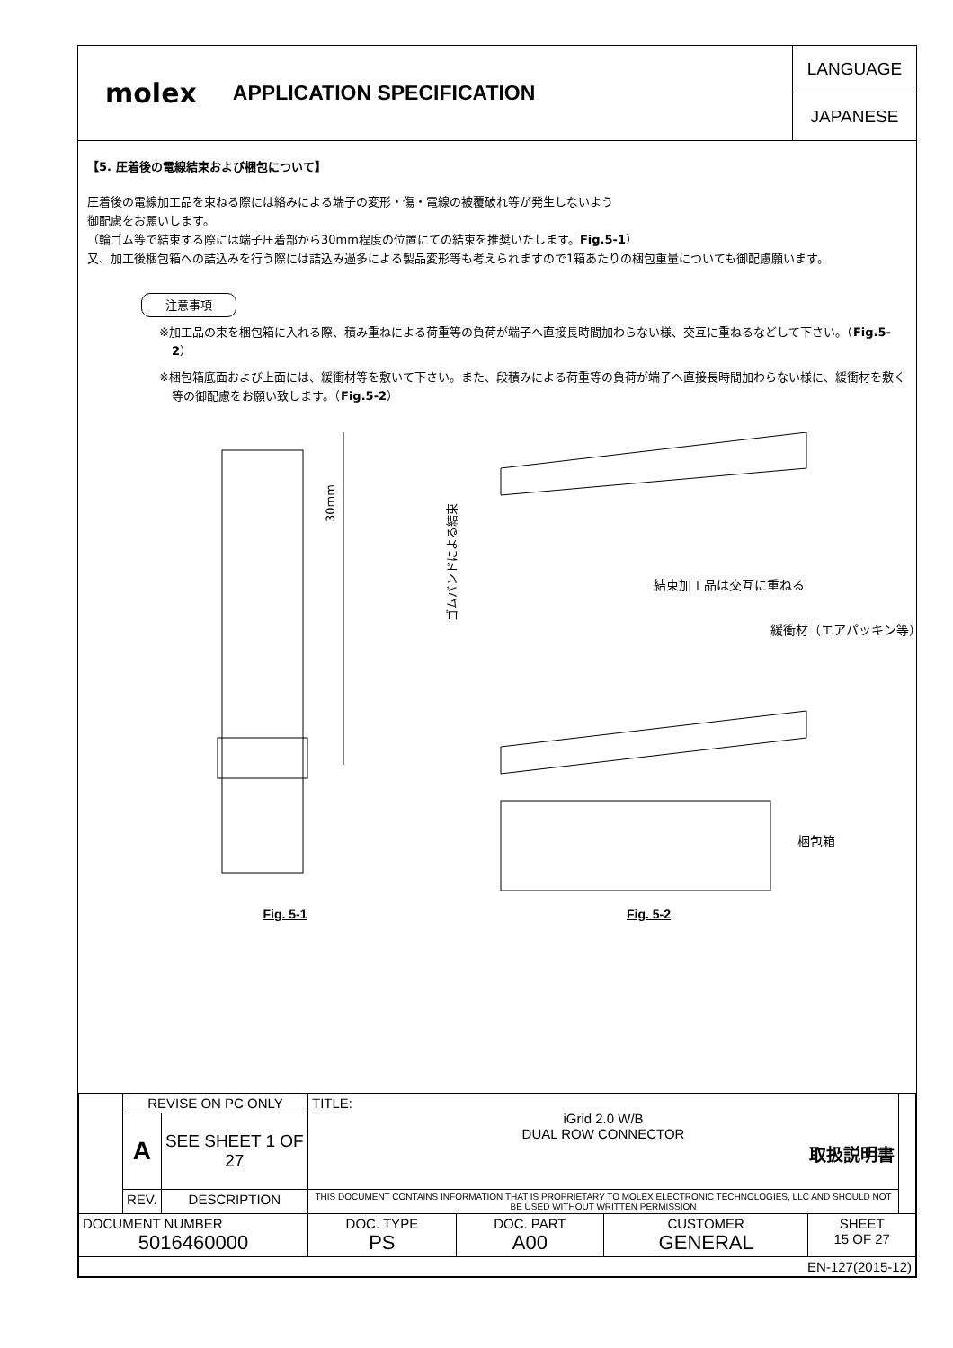molex APPLICATION SPECIFICATION
LANGUAGE
JAPANESE
【5. 圧着後の電線結束および梱包について】
圧着後の電線加工品を束ねる際には絡みによる端子の変形・傷・電線の被覆破れ等が発生しないよう
御配慮をお願いします。
（輪ゴム等で結束する際には端子圧着部から30mm程度の位置にての結束を推奨いたします。Fig.5-1）
又、加工後梱包箱への詰込みを行う際には詰込み過多による製品変形等も考えられますので1箱あたりの梱包重量についても御配慮願います。
注意事項
※加工品の束を梱包箱に入れる際、積み重ねによる荷重等の負荷が端子へ直接長時間加わらない様、交互に重ねるなどして下さい。（Fig.5-2）
※梱包箱底面および上面には、緩衝材等を敷いて下さい。また、段積みによる荷重等の負荷が端子へ直接長時間加わらない様に、緩衝材を敷く等の御配慮をお願い致します。（Fig.5-2）
30mm
Fig. 5-1
ゴムバンドによる結束
結束加工品は交互に重ねる
緩衝材（エアパッキン等）
梱包箱
Fig. 5-2
| | REVISE ON PC ONLY | | TITLE: iGrid 2.0 W/B DUAL ROW CONNECTOR 取扱説明書 | | | | |
| | A | SEE SHEET 1 OF 27 | | | | | |
| | REV. | DESCRIPTION | THIS DOCUMENT CONTAINS INFORMATION THAT IS PROPRIETARY TO MOLEX ELECTRONIC TECHNOLOGIES, LLC AND SHOULD NOT BE USED WITHOUT WRITTEN PERMISSION | | | | |
| DOCUMENT NUMBER 5016460000 | | | DOC. TYPE PS | DOC. PART A00 | CUSTOMER GENERAL | SHEET 15 OF 27 | |
| EN-127(2015-12) | | | | | | | |